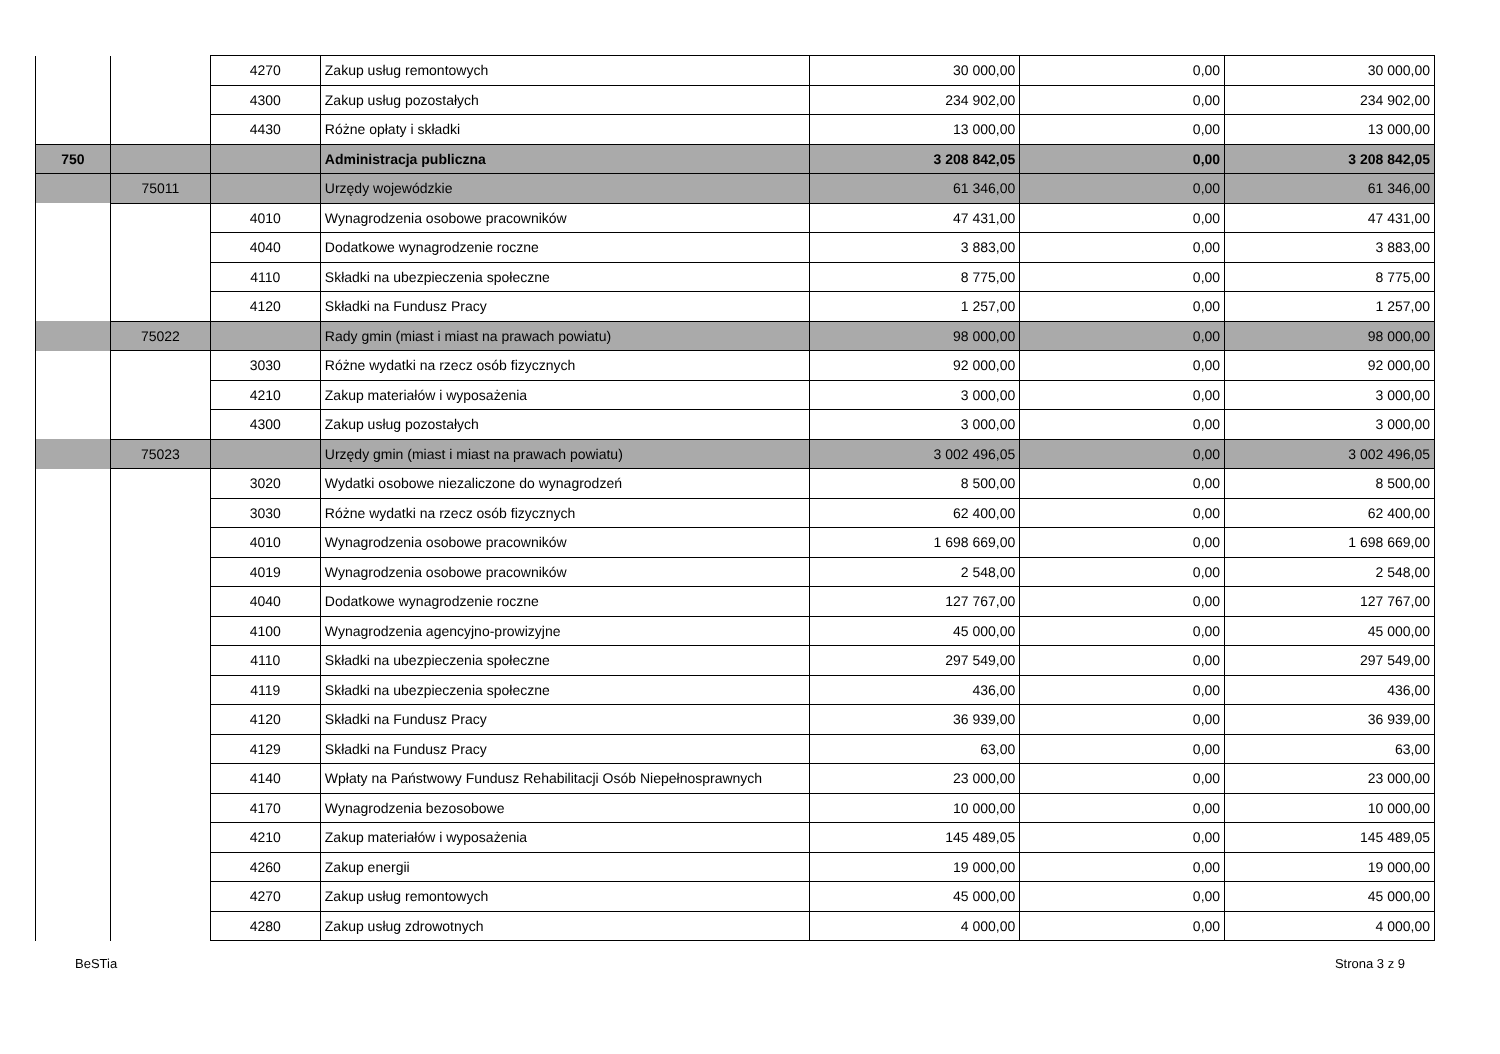| | | 4270 | Zakup usług remontowych | 30 000,00 | 0,00 | 30 000,00 |
| | | 4300 | Zakup usług pozostałych | 234 902,00 | 0,00 | 234 902,00 |
| | | 4430 | Różne opłaty i składki | 13 000,00 | 0,00 | 13 000,00 |
| 750 | | | Administracja publiczna | 3 208 842,05 | 0,00 | 3 208 842,05 |
| | 75011 | | Urzędy wojewódzkie | 61 346,00 | 0,00 | 61 346,00 |
| | | 4010 | Wynagrodzenia osobowe pracowników | 47 431,00 | 0,00 | 47 431,00 |
| | | 4040 | Dodatkowe wynagrodzenie roczne | 3 883,00 | 0,00 | 3 883,00 |
| | | 4110 | Składki na ubezpieczenia społeczne | 8 775,00 | 0,00 | 8 775,00 |
| | | 4120 | Składki na Fundusz Pracy | 1 257,00 | 0,00 | 1 257,00 |
| | 75022 | | Rady gmin (miast i miast na prawach powiatu) | 98 000,00 | 0,00 | 98 000,00 |
| | | 3030 | Różne wydatki na rzecz osób fizycznych | 92 000,00 | 0,00 | 92 000,00 |
| | | 4210 | Zakup materiałów i wyposażenia | 3 000,00 | 0,00 | 3 000,00 |
| | | 4300 | Zakup usług pozostałych | 3 000,00 | 0,00 | 3 000,00 |
| | 75023 | | Urzędy gmin (miast i miast na prawach powiatu) | 3 002 496,05 | 0,00 | 3 002 496,05 |
| | | 3020 | Wydatki osobowe niezaliczone do wynagrodzeń | 8 500,00 | 0,00 | 8 500,00 |
| | | 3030 | Różne wydatki na rzecz osób fizycznych | 62 400,00 | 0,00 | 62 400,00 |
| | | 4010 | Wynagrodzenia osobowe pracowników | 1 698 669,00 | 0,00 | 1 698 669,00 |
| | | 4019 | Wynagrodzenia osobowe pracowników | 2 548,00 | 0,00 | 2 548,00 |
| | | 4040 | Dodatkowe wynagrodzenie roczne | 127 767,00 | 0,00 | 127 767,00 |
| | | 4100 | Wynagrodzenia agencyjno-prowizyjne | 45 000,00 | 0,00 | 45 000,00 |
| | | 4110 | Składki na ubezpieczenia społeczne | 297 549,00 | 0,00 | 297 549,00 |
| | | 4119 | Składki na ubezpieczenia społeczne | 436,00 | 0,00 | 436,00 |
| | | 4120 | Składki na Fundusz Pracy | 36 939,00 | 0,00 | 36 939,00 |
| | | 4129 | Składki na Fundusz Pracy | 63,00 | 0,00 | 63,00 |
| | | 4140 | Wpłaty na Państwowy Fundusz Rehabilitacji Osób Niepełnosprawnych | 23 000,00 | 0,00 | 23 000,00 |
| | | 4170 | Wynagrodzenia bezosobowe | 10 000,00 | 0,00 | 10 000,00 |
| | | 4210 | Zakup materiałów i wyposażenia | 145 489,05 | 0,00 | 145 489,05 |
| | | 4260 | Zakup energii | 19 000,00 | 0,00 | 19 000,00 |
| | | 4270 | Zakup usług remontowych | 45 000,00 | 0,00 | 45 000,00 |
| | | 4280 | Zakup usług zdrowotnych | 4 000,00 | 0,00 | 4 000,00 |
BeSTia Strona 3 z 9